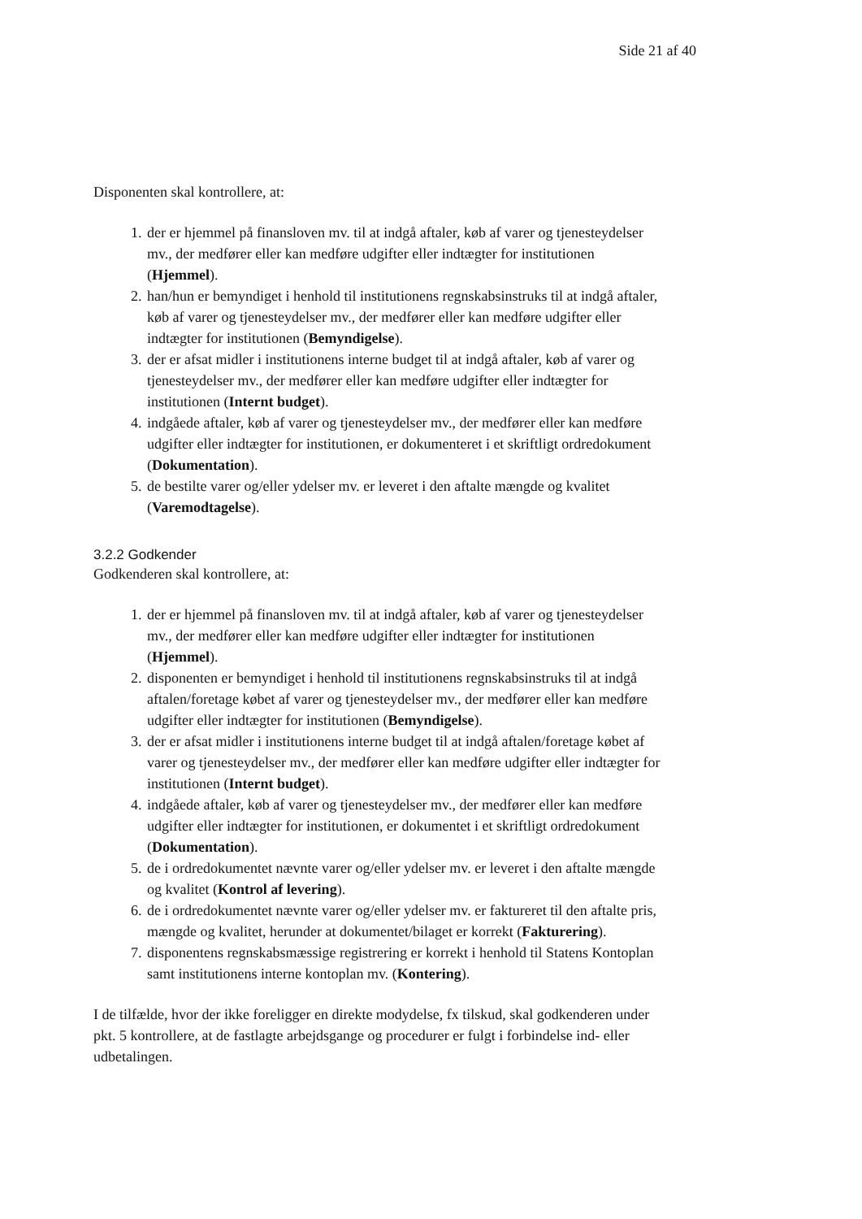Side 21 af 40
Disponenten skal kontrollere, at:
1. der er hjemmel på finansloven mv. til at indgå aftaler, køb af varer og tjenesteydelser mv., der medfører eller kan medføre udgifter eller indtægter for institutionen (Hjemmel).
2. han/hun er bemyndiget i henhold til institutionens regnskabsinstruks til at indgå aftaler, køb af varer og tjenesteydelser mv., der medfører eller kan medføre udgifter eller indtægter for institutionen (Bemyndigelse).
3. der er afsat midler i institutionens interne budget til at indgå aftaler, køb af varer og tjenesteydelser mv., der medfører eller kan medføre udgifter eller indtægter for institutionen (Internt budget).
4. indgåede aftaler, køb af varer og tjenesteydelser mv., der medfører eller kan medføre udgifter eller indtægter for institutionen, er dokumenteret i et skriftligt ordredokument (Dokumentation).
5. de bestilte varer og/eller ydelser mv. er leveret i den aftalte mængde og kvalitet (Varemodtagelse).
3.2.2 Godkender
Godkenderen skal kontrollere, at:
1. der er hjemmel på finansloven mv. til at indgå aftaler, køb af varer og tjenesteydelser mv., der medfører eller kan medføre udgifter eller indtægter for institutionen (Hjemmel).
2. disponenten er bemyndiget i henhold til institutionens regnskabsinstruks til at indgå aftalen/foretage købet af varer og tjenesteydelser mv., der medfører eller kan medføre udgifter eller indtægter for institutionen (Bemyndigelse).
3. der er afsat midler i institutionens interne budget til at indgå aftalen/foretage købet af varer og tjenesteydelser mv., der medfører eller kan medføre udgifter eller indtægter for institutionen (Internt budget).
4. indgåede aftaler, køb af varer og tjenesteydelser mv., der medfører eller kan medføre udgifter eller indtægter for institutionen, er dokumentet i et skriftligt ordredokument (Dokumentation).
5. de i ordredokumentet nævnte varer og/eller ydelser mv. er leveret i den aftalte mængde og kvalitet (Kontrol af levering).
6. de i ordredokumentet nævnte varer og/eller ydelser mv. er faktureret til den aftalte pris, mængde og kvalitet, herunder at dokumentet/bilaget er korrekt (Fakturering).
7. disponentens regnskabsmæssige registrering er korrekt i henhold til Statens Kontoplan samt institutionens interne kontoplan mv. (Kontering).
I de tilfælde, hvor der ikke foreligger en direkte modydelse, fx tilskud, skal godkenderen under pkt. 5 kontrollere, at de fastlagte arbejdsgange og procedurer er fulgt i forbindelse ind- eller udbetalingen.